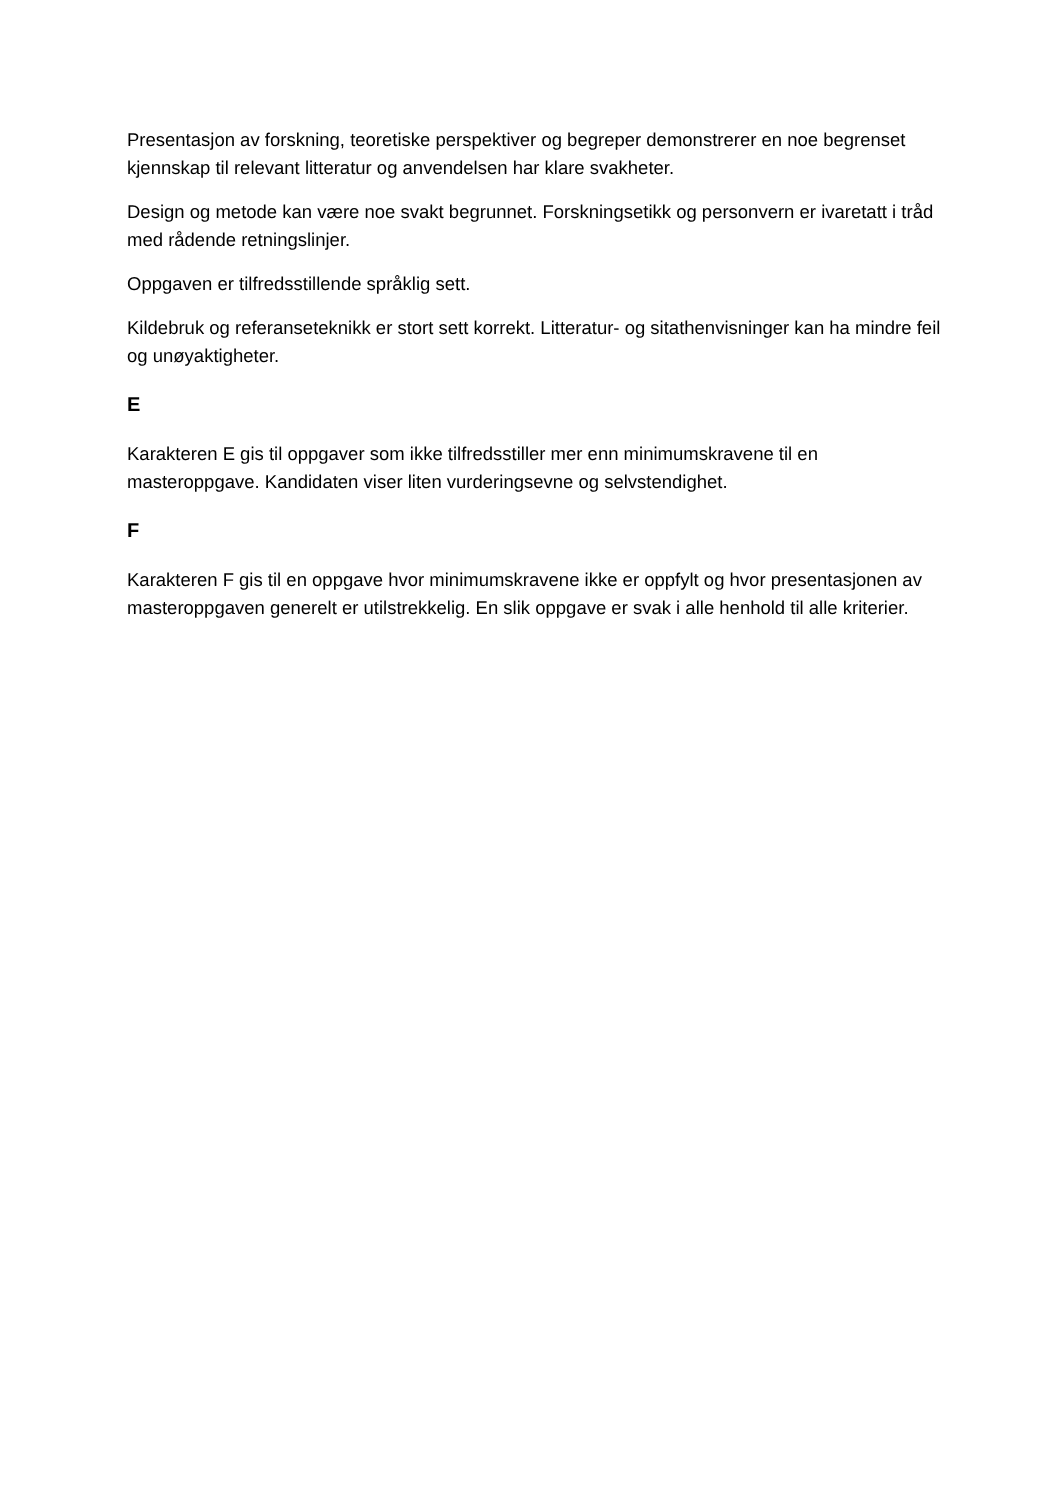Presentasjon av forskning, teoretiske perspektiver og begreper demonstrerer en noe begrenset kjennskap til relevant litteratur og anvendelsen har klare svakheter.
Design og metode kan være noe svakt begrunnet. Forskningsetikk og personvern er ivaretatt i tråd med rådende retningslinjer.
Oppgaven er tilfredsstillende språklig sett.
Kildebruk og referanseteknikk er stort sett korrekt. Litteratur- og sitathenvisninger kan ha mindre feil og unøyaktigheter.
E
Karakteren E gis til oppgaver som ikke tilfredsstiller mer enn minimumskravene til en masteroppgave. Kandidaten viser liten vurderingsevne og selvstendighet.
F
Karakteren F gis til en oppgave hvor minimumskravene ikke er oppfylt og hvor presentasjonen av masteroppgaven generelt er utilstrekkelig. En slik oppgave er svak i alle henhold til alle kriterier.